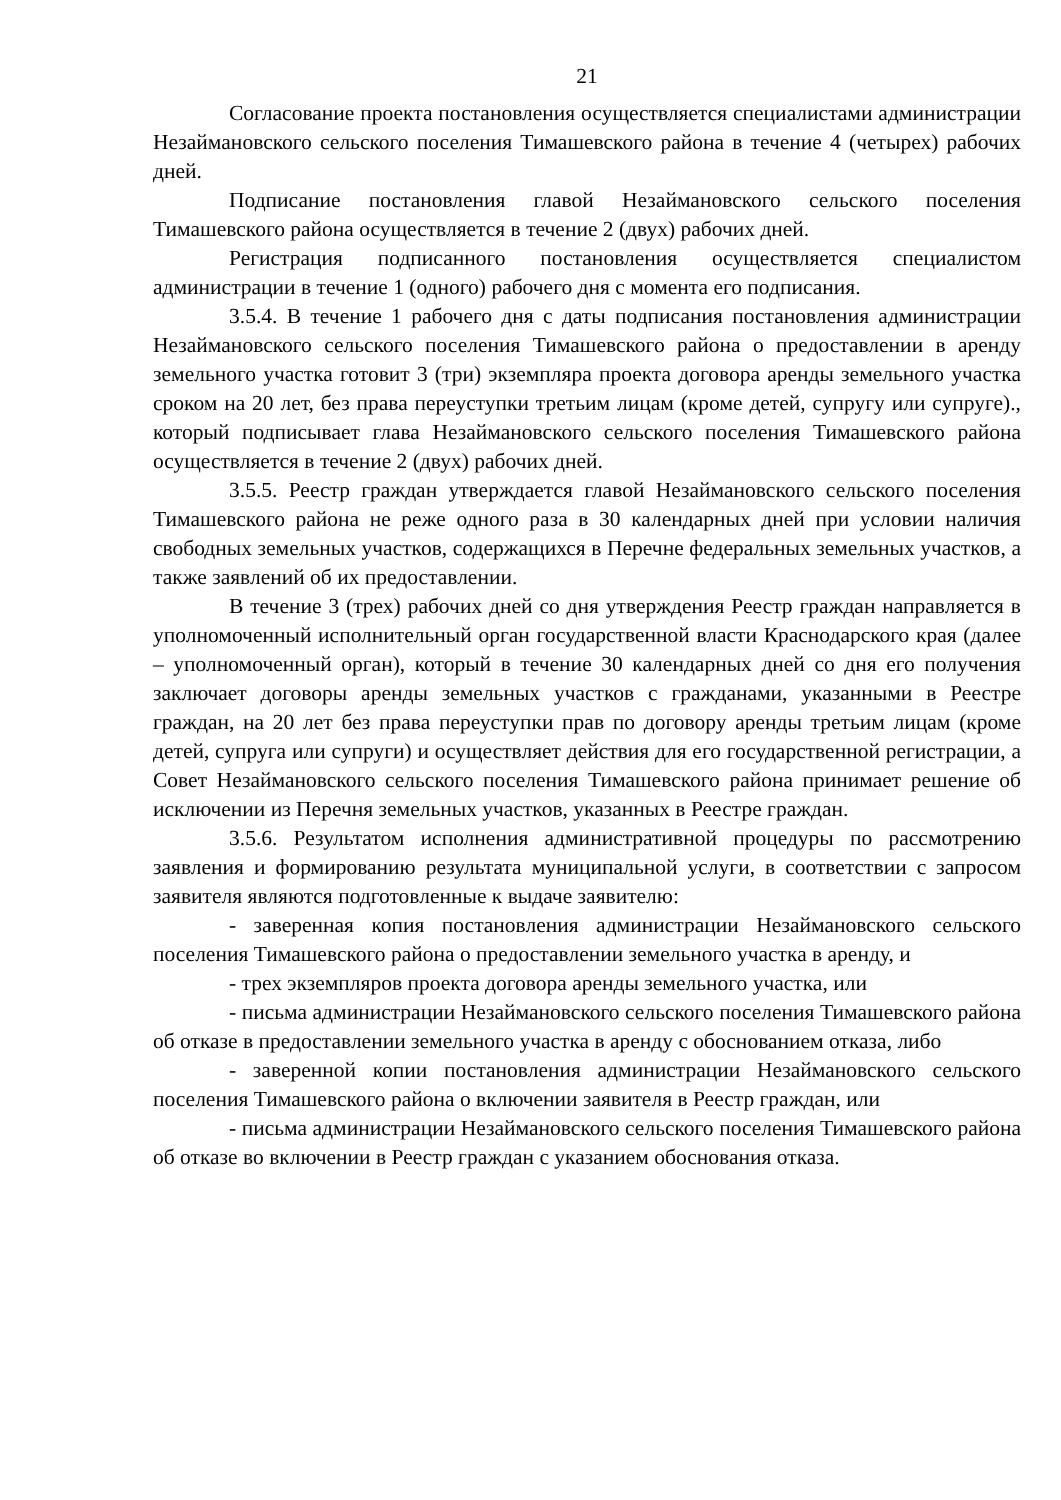21
Согласование проекта постановления осуществляется специалистами администрации Незаймановского сельского поселения Тимашевского района в течение 4 (четырех) рабочих дней.
Подписание постановления главой Незаймановского сельского поселения Тимашевского района осуществляется в течение 2 (двух) рабочих дней.
Регистрация подписанного постановления осуществляется специалистом администрации в течение 1 (одного) рабочего дня с момента его подписания.
3.5.4. В течение 1 рабочего дня с даты подписания постановления администрации Незаймановского сельского поселения Тимашевского района о предоставлении в аренду земельного участка готовит 3 (три) экземпляра проекта договора аренды земельного участка сроком на 20 лет, без права переуступки третьим лицам (кроме детей, супругу или супруге)., который подписывает глава Незаймановского сельского поселения Тимашевского района осуществляется в течение 2 (двух) рабочих дней.
3.5.5. Реестр граждан утверждается главой Незаймановского сельского поселения Тимашевского района не реже одного раза в 30 календарных дней при условии наличия свободных земельных участков, содержащихся в Перечне федеральных земельных участков, а также заявлений об их предоставлении.
В течение 3 (трех) рабочих дней со дня утверждения Реестр граждан направляется в уполномоченный исполнительный орган государственной власти Краснодарского края (далее – уполномоченный орган), который в течение 30 календарных дней со дня его получения заключает договоры аренды земельных участков с гражданами, указанными в Реестре граждан, на 20 лет без права переуступки прав по договору аренды третьим лицам (кроме детей, супруга или супруги) и осуществляет действия для его государственной регистрации, а Совет Незаймановского сельского поселения Тимашевского района принимает решение об исключении из Перечня земельных участков, указанных в Реестре граждан.
3.5.6. Результатом исполнения административной процедуры по рассмотрению заявления и формированию результата муниципальной услуги, в соответствии с запросом заявителя являются подготовленные к выдаче заявителю:
- заверенная копия постановления администрации Незаймановского сельского поселения Тимашевского района о предоставлении земельного участка в аренду, и
- трех экземпляров проекта договора аренды земельного участка, или
- письма администрации Незаймановского сельского поселения Тимашевского района об отказе в предоставлении земельного участка в аренду с обоснованием отказа, либо
- заверенной копии постановления администрации Незаймановского сельского поселения Тимашевского района о включении заявителя в Реестр граждан, или
- письма администрации Незаймановского сельского поселения Тимашевского района об отказе во включении в Реестр граждан с указанием обоснования отказа.